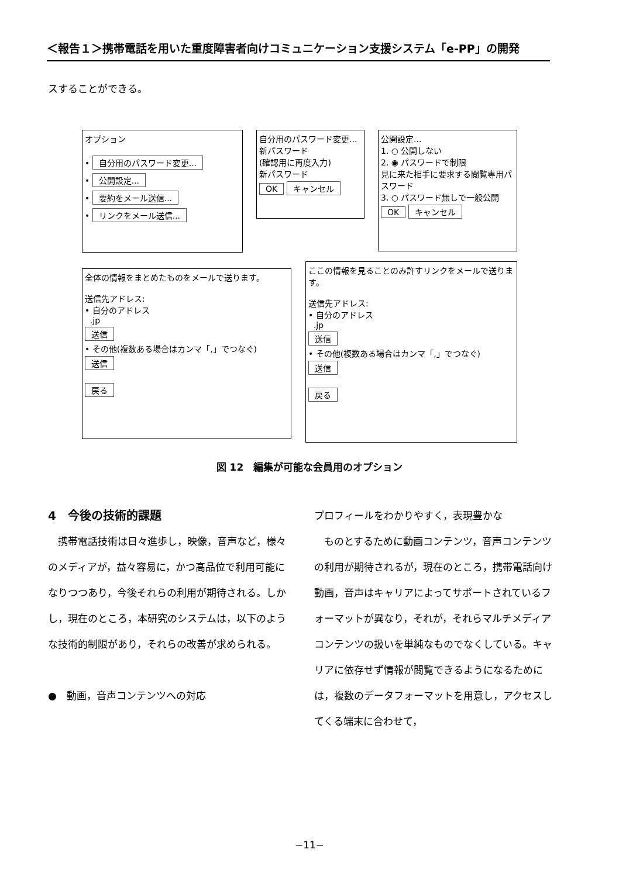＜報告１＞携帯電話を用いた重度障害者向けコミュニケーション支援システム「e-PP」の開発
スすることができる。
オプション
• 自分用のパスワード変更...
• 公開設定...
• 要約をメール送信...
• リンクをメール送信...
自分用のパスワード変更...
新パスワード
(確認用に再度入力)
新パスワード
OK キャンセル
公開設定...
1. ○ 公開しない
2. ◉ パスワードで制限
見に来た相手に要求する閲覧専用パスワード
3. ○ パスワード無しで一般公開
OK キャンセル
全体の情報をまとめたものをメールで送ります。
送信先アドレス:
• 自分のアドレス
.jp
送信
• その他(複数ある場合はカンマ「,」でつなぐ)
送信
戻る
ここの情報を見ることのみ許すリンクをメールで送ります。
送信先アドレス:
• 自分のアドレス
.jp
送信
• その他(複数ある場合はカンマ「,」でつなぐ)
送信
戻る
図 12　編集が可能な会員用のオプション
4　今後の技術的課題
　携帯電話技術は日々進歩し，映像，音声など，様々のメディアが，益々容易に，かつ高品位で利用可能になりつつあり，今後それらの利用が期待される。しかし，現在のところ，本研究のシステムは，以下のような技術的制限があり，それらの改善が求められる。
●　動画，音声コンテンツへの対応
プロフィールをわかりやすく，表現豊かな
　ものとするために動画コンテンツ，音声コンテンツの利用が期待されるが，現在のところ，携帯電話向け動画，音声はキャリアによってサポートされているフォーマットが異なり，それが，それらマルチメディアコンテンツの扱いを単純なものでなくしている。キャリアに依存せず情報が閲覧できるようになるためには，複数のデータフォーマットを用意し，アクセスしてくる端末に合わせて，
−11−